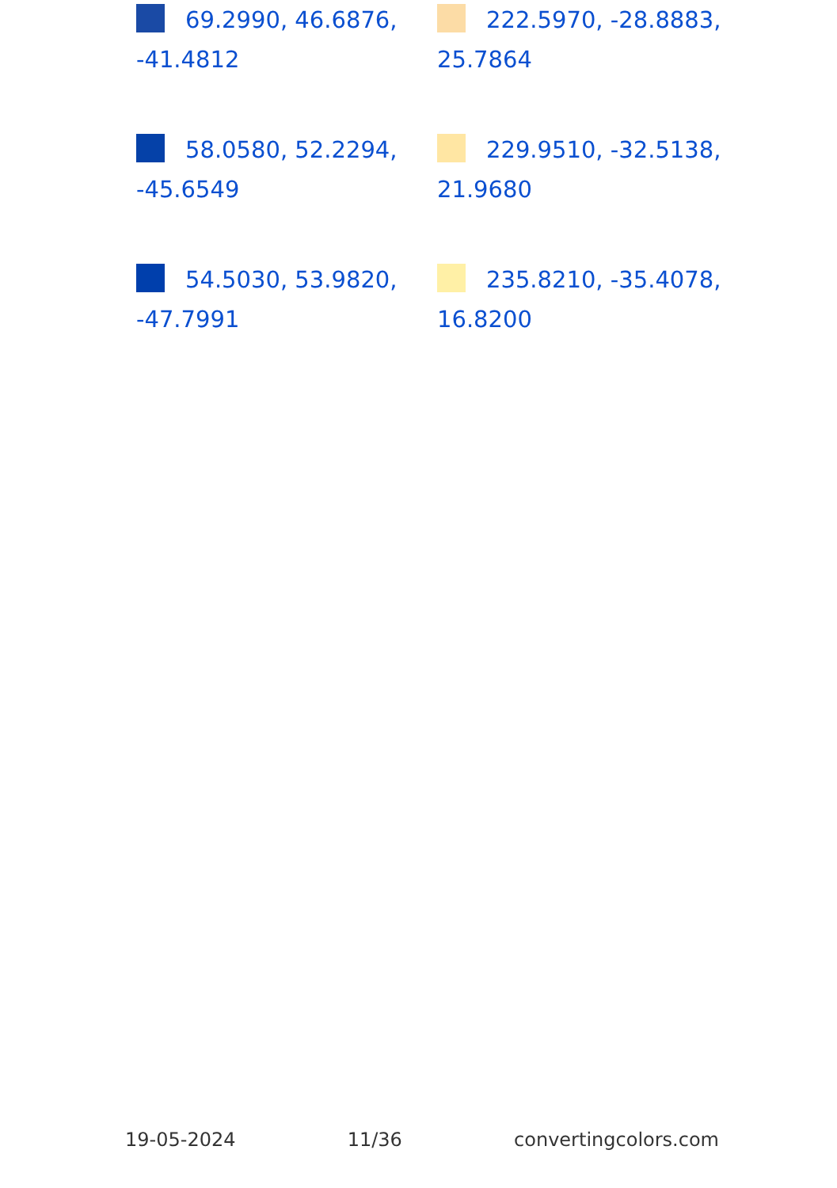69.2990, 46.6876, -41.4812
222.5970, -28.8883, 25.7864
58.0580, 52.2294, -45.6549
229.9510, -32.5138, 21.9680
54.5030, 53.9820, -47.7991
235.8210, -35.4078, 16.8200
19-05-2024 11/36 convertingcolors.com